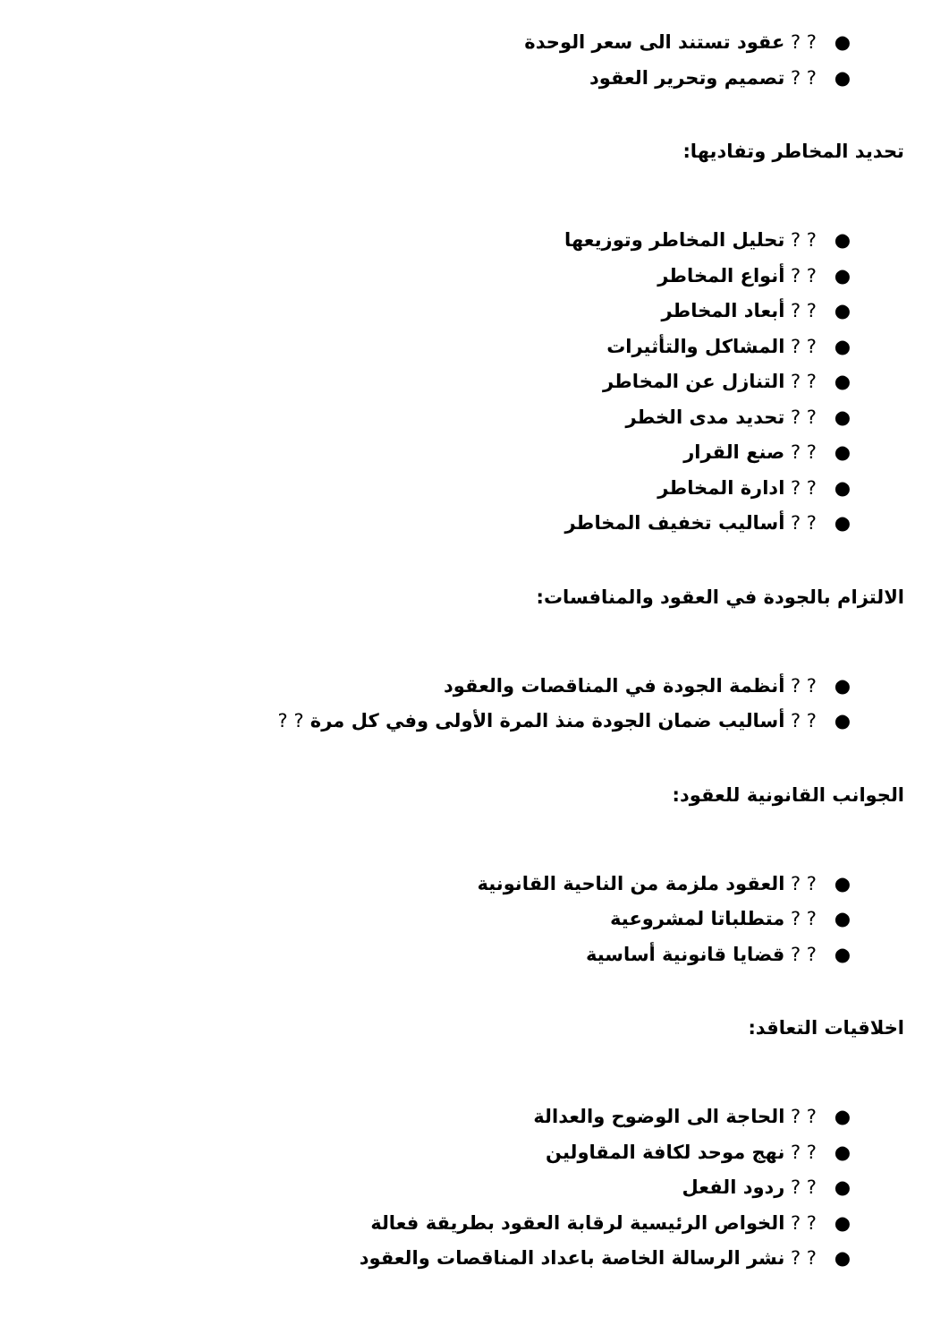●? ? عقود تستند الى سعر الوحدة
●? ? تصميم وتحرير العقود
تحديد المخاطر وتفاديها:
●? ? تحليل المخاطر وتوزيعها
●? ? أنواع المخاطر
●? ? أبعاد المخاطر
●? ? المشاكل والتأثيرات
●? ? التنازل عن المخاطر
●? ? تحديد مدى الخطر
●? ? صنع القرار
●? ? ادارة المخاطر
●? ? أساليب تخفيف المخاطر
الالتزام بالجودة في العقود والمنافسات:
●? ? أنظمة الجودة في المناقصات والعقود
●? ? أساليب ضمان الجودة منذ المرة الأولى وفي كل مرة ? ?
الجوانب القانونية للعقود:
●? ? العقود ملزمة من الناحية القانونية
●? ? متطلباتا لمشروعية
●? ? قضايا قانونية أساسية
اخلاقيات التعاقد:
●? ? الحاجة الى الوضوح والعدالة
●? ? نهج موحد لكافة المقاولين
●? ? ردود الفعل
●? ? الخواص الرئيسية لرقابة العقود بطريقة فعالة
●? ? نشر الرسالة الخاصة باعداد المناقصات والعقود